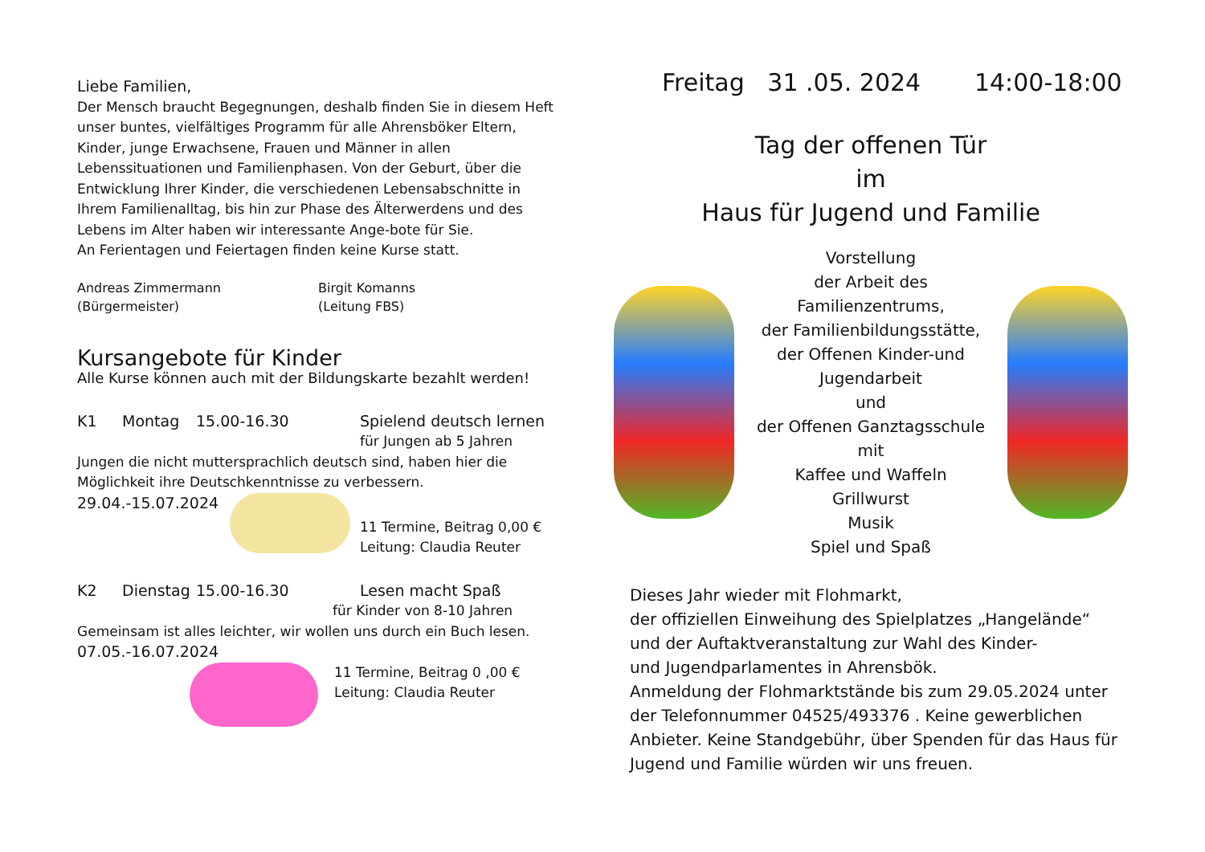Liebe Familien,
Der Mensch braucht Begegnungen, deshalb finden Sie in diesem Heft unser buntes, vielfältiges Programm für alle Ahrensböker Eltern, Kinder, junge Erwachsene, Frauen und Männer in allen Lebenssituationen und Familienphasen. Von der Geburt, über die Entwicklung Ihrer Kinder, die verschiedenen Lebensabschnitte in Ihrem Familienalltag, bis hin zur Phase des Älterwerdens und des Lebens im Alter haben wir interessante Ange-bote für Sie.
An Ferientagen und Feiertagen finden keine Kurse statt.
Andreas Zimmermann
(Bürgermeister)
Birgit Komanns
(Leitung FBS)
Kursangebote für Kinder
Alle Kurse können auch mit der Bildungskarte bezahlt werden!
K1 Montag 15.00-16.30 Spielend deutsch lernen
für Jungen ab 5 Jahren
Jungen die nicht muttersprachlich deutsch sind, haben hier die Möglichkeit ihre Deutschkenntnisse zu verbessern.
29.04.-15.07.2024
11 Termine, Beitrag 0,00 €
Leitung: Claudia Reuter
K2 Dienstag 15.00-16.30 Lesen macht Spaß
für Kinder von 8-10 Jahren
Gemeinsam ist alles leichter, wir wollen uns durch ein Buch lesen.
07.05.-16.07.2024
11 Termine, Beitrag 0 ,00 €
Leitung: Claudia Reuter
Freitag 31 .05. 2024 14:00-18:00
Tag der offenen Tür
im
Haus für Jugend und Familie
Vorstellung
der Arbeit des
Familienzentrums,
der Familienbildungsstätte,
der Offenen Kinder-und Jugendarbeit
und
der Offenen Ganztagsschule
mit
Kaffee und Waffeln
Grillwurst
Musik
Spiel und Spaß
Dieses Jahr wieder mit Flohmarkt,
der offiziellen Einweihung des Spielplatzes „Hangelände“
und der Auftaktveranstaltung zur Wahl des Kinder-
und Jugendparlamentes in Ahrensbök.
Anmeldung der Flohmarktstände bis zum 29.05.2024 unter der Telefonnummer 04525/493376 . Keine gewerblichen Anbieter. Keine Standgebühr, über Spenden für das Haus für Jugend und Familie würden wir uns freuen.